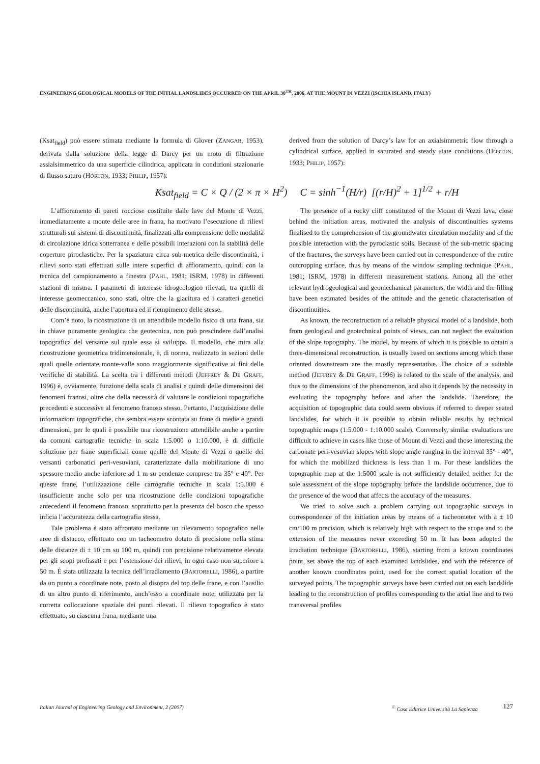ENGINEERING GEOLOGICAL MODELS OF THE INITIAL LANDSLIDES OCCURRED ON THE APRIL 30<sup>TH</sup>, 2006, AT THE MOUNT DI VEZZI (ISCHIA ISLAND, ITALY)
(Ksat<sub>field</sub>) può essere stimata mediante la formula di Glover (ZANGAR, 1953), derivata dalla soluzione della legge di Darcy per un moto di filtrazione assialsimmetrico da una superficie cilindrica, applicata in condizioni stazionarie di flusso saturo (HORTON, 1933; PHILIP, 1957):
derived from the solution of Darcy’s law for an axialsimmetric flow through a cylindrical surface, applied in saturated and steady state conditions (HORTON, 1933; PHILIP, 1957):
Ksat<sub>field</sub> = C × Q / (2 × π × H<sup>2</sup>) C = sinh<sup>−1</sup>(H/r) [(r/H)<sup>2</sup> + 1]<sup>1/2</sup> + r/H
L’affioramento di pareti rocciose costituite dalle lave del Monte di Vezzi, immediatamente a monte delle aree in frana, ha motivato l’esecuzione di rilievi strutturali sui sistemi di discontinuità, finalizzati alla comprensione delle modalità di circolazione idrica sotterranea e delle possibili interazioni con la stabilità delle coperture piroclastiche. Per la spaziatura circa sub-metrica delle discontinuità, i rilievi sono stati effettuati sulle intere superfici di affioramento, quindi con la tecnica del campionamento a finestra (PAHL, 1981; ISRM, 1978) in differenti stazioni di misura. I parametri di interesse idrogeologico rilevati, tra quelli di interesse geomeccanico, sono stati, oltre che la giacitura ed i caratteri genetici delle discontinuità, anche l’apertura ed il riempimento delle stesse.
Com’è noto, la ricostruzione di un attendibile modello fisico di una frana, sia in chiave puramente geologica che geotecnica, non può prescindere dall’analisi topografica del versante sul quale essa si sviluppa. Il modello, che mira alla ricostruzione geometrica tridimensionale, è, di norma, realizzato in sezioni delle quali quelle orientate monte-valle sono maggiormente significative ai fini delle verifiche di stabilità. La scelta tra i differenti metodi (JEFFREY & DE GRAFF, 1996) è, ovviamente, funzione della scala di analisi e quindi delle dimensioni dei fenomeni franosi, oltre che della necessità di valutare le condizioni topografiche precedenti e successive al fenomeno franoso stesso. Pertanto, l’acquisizione delle informazioni topografiche, che sembra essere scontata su frane di medie e grandi dimensioni, per le quali è possibile una ricostruzione attendibile anche a partire da comuni cartografie tecniche in scala 1:5.000 o 1:10.000, è di difficile soluzione per frane superficiali come quelle del Monte di Vezzi o quelle dei versanti carbonatici peri-vesuviani, caratterizzate dalla mobilitazione di uno spessore medio anche inferiore ad 1 m su pendenze comprese tra 35° e 40°. Per queste frane, l’utilizzazione delle cartografie tecniche in scala 1:5.000 è insufficiente anche solo per una ricostruzione delle condizioni topografiche antecedenti il fenomeno franoso, soprattutto per la presenza del bosco che spesso inficia l’accuratezza della cartografia stessa.
Tale problema è stato affrontato mediante un rilevamento topografico nelle aree di distacco, effettuato con un tacheometro dotato di precisione nella stima delle distanze di ± 10 cm su 100 m, quindi con precisione relativamente elevata per gli scopi prefissati e per l’estensione dei rilievi, in ogni caso non superiore a 50 m. È stata utilizzata la tecnica dell’irradiamento (BARTORELLI, 1986), a partire da un punto a coordinate note, posto al disopra del top delle frane, e con l’ausilio di un altro punto di riferimento, anch’esso a coordinate note, utilizzato per la corretta collocazione spaziale dei punti rilevati. Il rilievo topografico è stato effettuato, su ciascuna frana, mediante una
The presence of a rocky cliff constituted of the Mount di Vezzi lava, close behind the initiation areas, motivated the analysis of discontinuities systems finalised to the comprehension of the groundwater circulation modality and of the possible interaction with the pyroclastic soils. Because of the sub-metric spacing of the fractures, the surveys have been carried out in correspondence of the entire outcropping surface, thus by means of the window sampling technique (PAHL, 1981; ISRM, 1978) in different measurement stations. Among all the other relevant hydrogeological and geomechanical parameters, the width and the filling have been estimated besides of the attitude and the genetic characterisation of discontinuities.
As known, the reconstruction of a reliable physical model of a landslide, both from geological and geotechnical points of views, can not neglect the evaluation of the slope topography. The model, by means of which it is possible to obtain a three-dimensional reconstruction, is usually based on sections among which those oriented downstream are the mostly representative. The choice of a suitable method (JEFFREY & DE GRAFF, 1996) is related to the scale of the analysis, and thus to the dimensions of the phenomenon, and also it depends by the necessity in evaluating the topography before and after the landslide. Therefore, the acquisition of topographic data could seem obvious if referred to deeper seated landslides, for which it is possible to obtain reliable results by technical topographic maps (1:5.000 - 1:10.000 scale). Conversely, similar evaluations are difficult to achieve in cases like those of Mount di Vezzi and those interesting the carbonate peri-vesuvian slopes with slope angle ranging in the interval 35° - 40°, for which the mobilized thickness is less than 1 m. For these landslides the topographic map at the 1:5000 scale is not sufficiently detailed neither for the sole assessment of the slope topography before the landslide occurrence, due to the presence of the wood that affects the accuracy of the measures.
We tried to solve such a problem carrying out topographic surveys in correspondence of the initiation areas by means of a tacheometer with a ± 10 cm/100 m precision, which is relatively high with respect to the scope and to the extension of the measures never exceeding 50 m. It has been adopted the irradiation technique (BARTORELLI, 1986), starting from a known coordinates point, set above the top of each examined landslides, and with the reference of another known coordinates point, used for the correct spatial location of the surveyed points. The topographic surveys have been carried out on each landslide leading to the reconstruction of profiles corresponding to the axial line and to two transversal profiles
Italian Journal of Engineering Geology and Environment, 2 (2007)<sup>©</sup> Casa Editrice Università La Sapienza 127